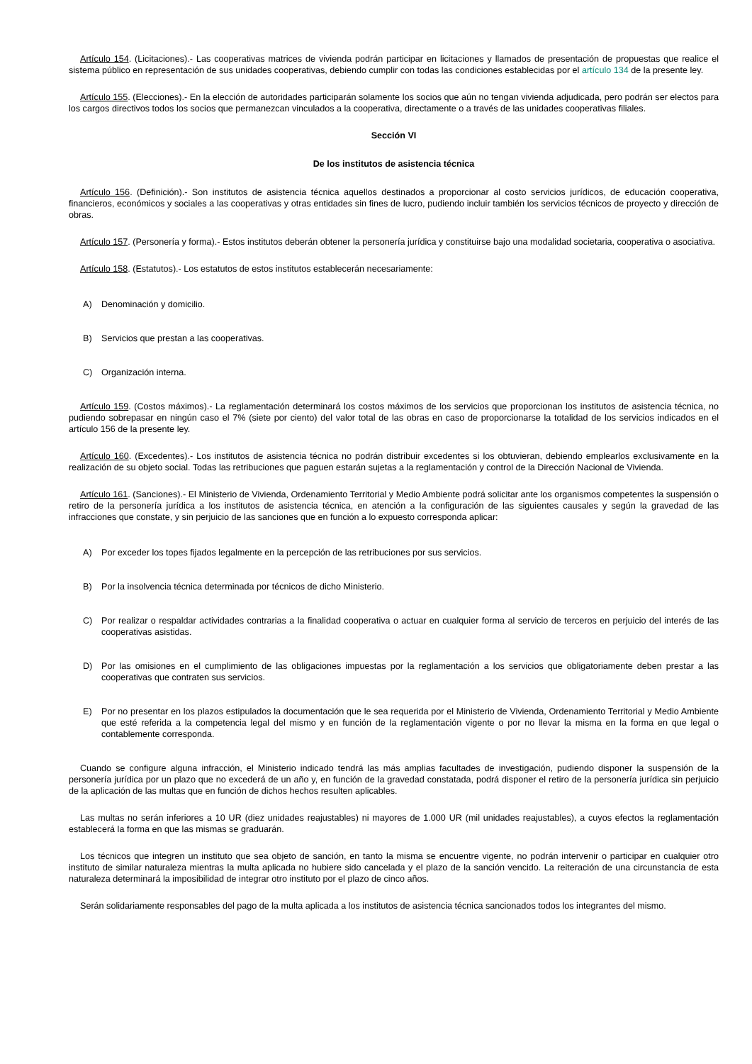Artículo 154. (Licitaciones).- Las cooperativas matrices de vivienda podrán participar en licitaciones y llamados de presentación de propuestas que realice el sistema público en representación de sus unidades cooperativas, debiendo cumplir con todas las condiciones establecidas por el artículo 134 de la presente ley.
Artículo 155. (Elecciones).- En la elección de autoridades participarán solamente los socios que aún no tengan vivienda adjudicada, pero podrán ser electos para los cargos directivos todos los socios que permanezcan vinculados a la cooperativa, directamente o a través de las unidades cooperativas filiales.
Sección VI
De los institutos de asistencia técnica
Artículo 156. (Definición).- Son institutos de asistencia técnica aquellos destinados a proporcionar al costo servicios jurídicos, de educación cooperativa, financieros, económicos y sociales a las cooperativas y otras entidades sin fines de lucro, pudiendo incluir también los servicios técnicos de proyecto y dirección de obras.
Artículo 157. (Personería y forma).- Estos institutos deberán obtener la personería jurídica y constituirse bajo una modalidad societaria, cooperativa o asociativa.
Artículo 158. (Estatutos).- Los estatutos de estos institutos establecerán necesariamente:
A) Denominación y domicilio.
B) Servicios que prestan a las cooperativas.
C) Organización interna.
Artículo 159. (Costos máximos).- La reglamentación determinará los costos máximos de los servicios que proporcionan los institutos de asistencia técnica, no pudiendo sobrepasar en ningún caso el 7% (siete por ciento) del valor total de las obras en caso de proporcionarse la totalidad de los servicios indicados en el artículo 156 de la presente ley.
Artículo 160. (Excedentes).- Los institutos de asistencia técnica no podrán distribuir excedentes si los obtuvieran, debiendo emplearlos exclusivamente en la realización de su objeto social. Todas las retribuciones que paguen estarán sujetas a la reglamentación y control de la Dirección Nacional de Vivienda.
Artículo 161. (Sanciones).- El Ministerio de Vivienda, Ordenamiento Territorial y Medio Ambiente podrá solicitar ante los organismos competentes la suspensión o retiro de la personería jurídica a los institutos de asistencia técnica, en atención a la configuración de las siguientes causales y según la gravedad de las infracciones que constate, y sin perjuicio de las sanciones que en función a lo expuesto corresponda aplicar:
A) Por exceder los topes fijados legalmente en la percepción de las retribuciones por sus servicios.
B) Por la insolvencia técnica determinada por técnicos de dicho Ministerio.
C) Por realizar o respaldar actividades contrarias a la finalidad cooperativa o actuar en cualquier forma al servicio de terceros en perjuicio del interés de las cooperativas asistidas.
D) Por las omisiones en el cumplimiento de las obligaciones impuestas por la reglamentación a los servicios que obligatoriamente deben prestar a las cooperativas que contraten sus servicios.
E) Por no presentar en los plazos estipulados la documentación que le sea requerida por el Ministerio de Vivienda, Ordenamiento Territorial y Medio Ambiente que esté referida a la competencia legal del mismo y en función de la reglamentación vigente o por no llevar la misma en la forma en que legal o contablemente corresponda.
Cuando se configure alguna infracción, el Ministerio indicado tendrá las más amplias facultades de investigación, pudiendo disponer la suspensión de la personería jurídica por un plazo que no excederá de un año y, en función de la gravedad constatada, podrá disponer el retiro de la personería jurídica sin perjuicio de la aplicación de las multas que en función de dichos hechos resulten aplicables.
Las multas no serán inferiores a 10 UR (diez unidades reajustables) ni mayores de 1.000 UR (mil unidades reajustables), a cuyos efectos la reglamentación establecerá la forma en que las mismas se graduarán.
Los técnicos que integren un instituto que sea objeto de sanción, en tanto la misma se encuentre vigente, no podrán intervenir o participar en cualquier otro instituto de similar naturaleza mientras la multa aplicada no hubiere sido cancelada y el plazo de la sanción vencido. La reiteración de una circunstancia de esta naturaleza determinará la imposibilidad de integrar otro instituto por el plazo de cinco años.
Serán solidariamente responsables del pago de la multa aplicada a los institutos de asistencia técnica sancionados todos los integrantes del mismo.